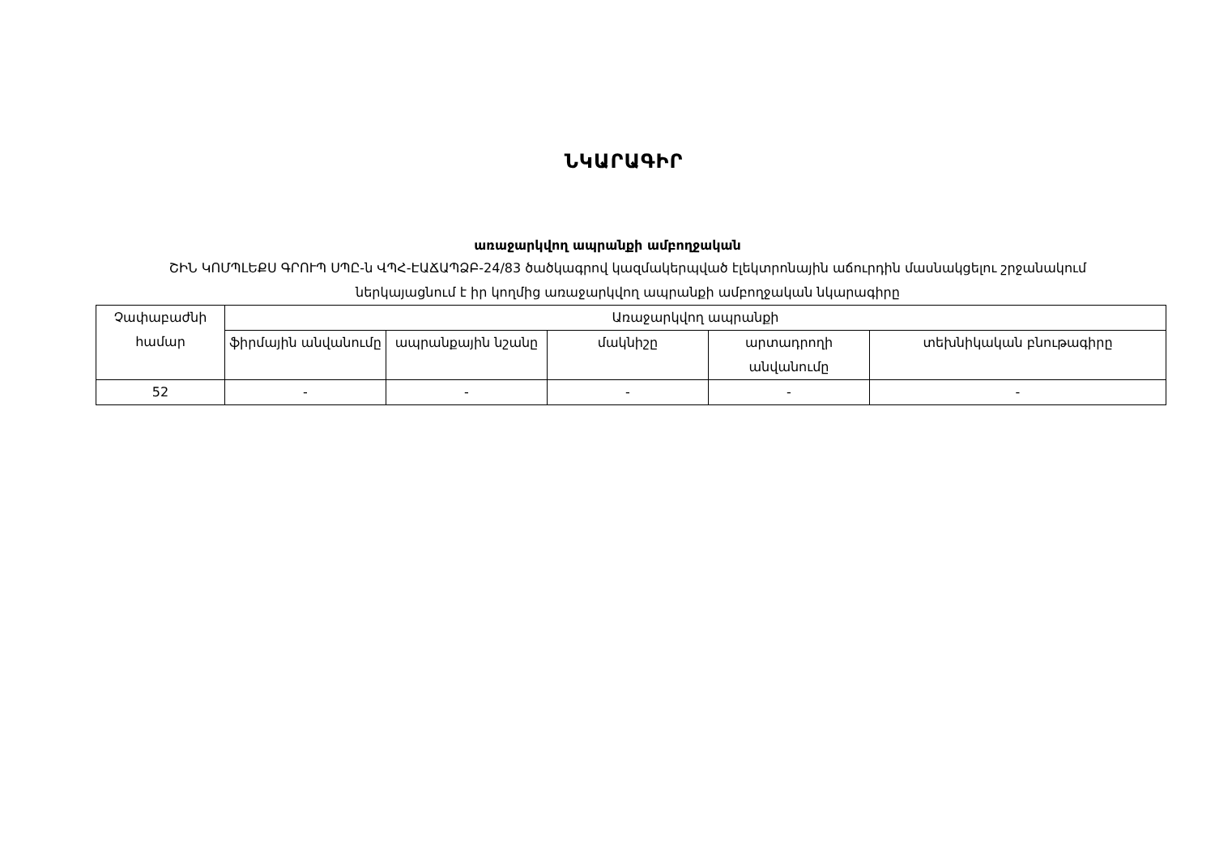ՆԿԱՐԱԳԻՐ
առաջարկվող ապրանքի ամբողջական
ՇԻՆ ԿՈՄՊԼԵՔՍ ԳՐՈՒՊ ՍՊԸ-ն ՎՊՀ-ԷԱՃԱՊՁԲ-24/83 ծածկագրով կազմակերպված էլեկտրոնային աճուրդին մասնակցելու շրջանակում ներկայացնում է իր կողմից առաջարկվող ապրանքի ամբողջական նկարագիրը
| Չափաբաժնի համար | Առաջարկվող ապրանքի | | | | |
| --- | --- | --- | --- | --- | --- |
| | ֆիրմային անվանումը | ապրանքային նշանը | մակնիշը | արտադրողի անվանումը | տեխնիկական բնութագիրը |
| 52 | - | - | - | - | - |